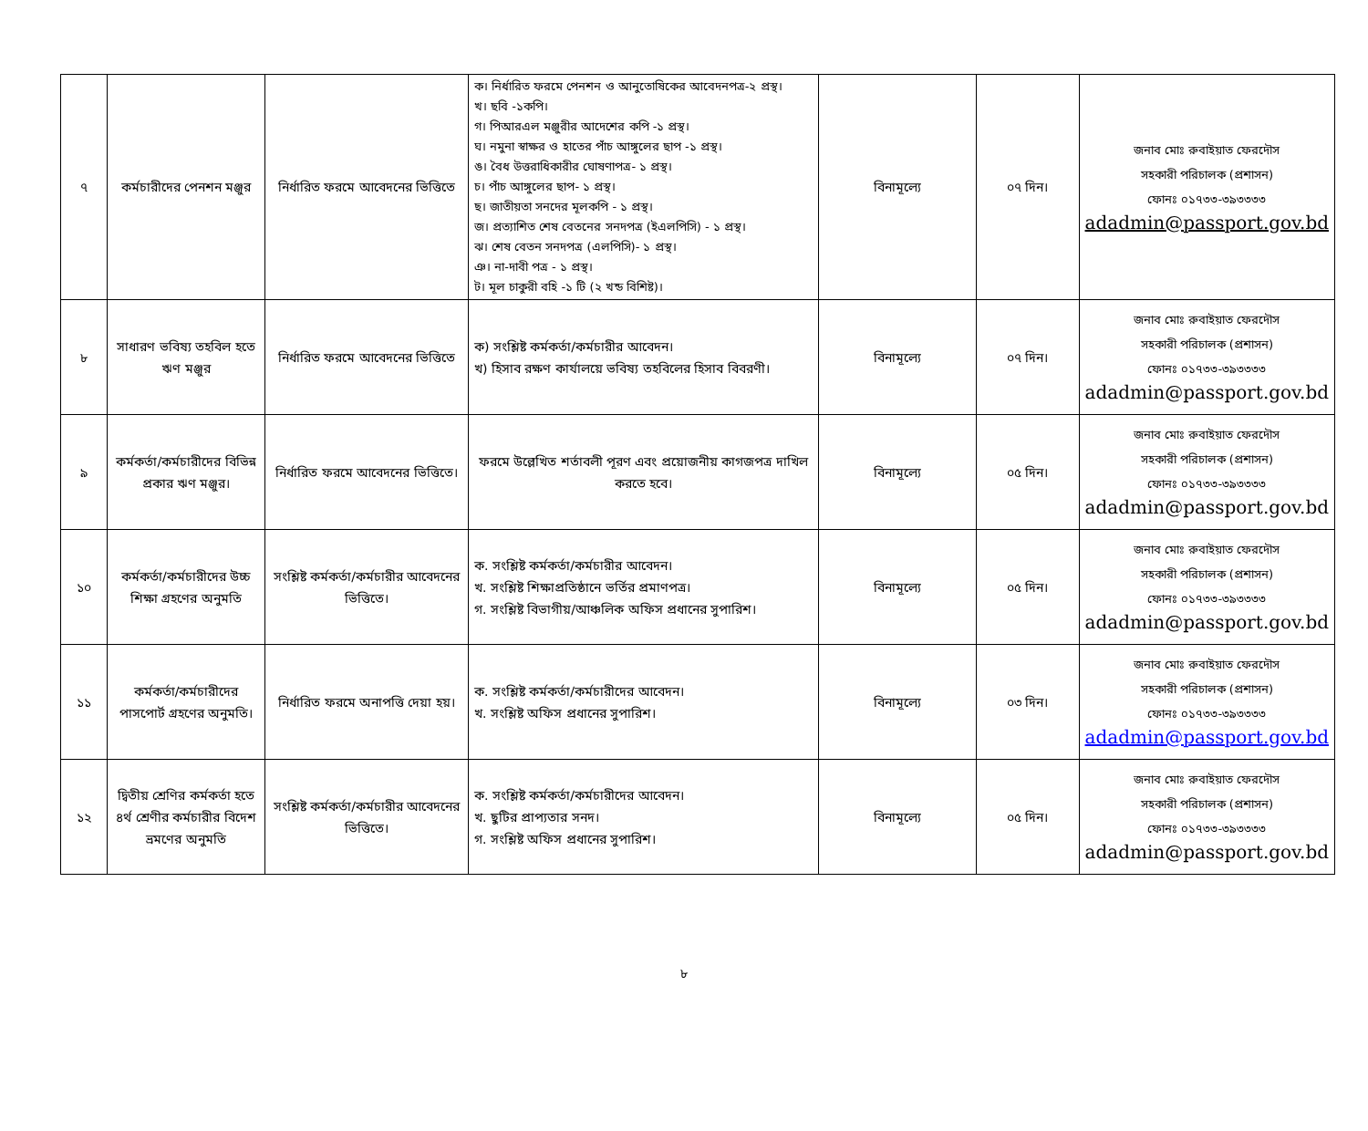| ৭ | কর্মচারীদের পেনশন মঞ্জুর | নির্ধারিত ফরমে আবেদনের ভিত্তিতে | ক। নির্ধারিত ফরমে পেনশন ও আনুতোষিকের আবেদনপত্র-২ প্রস্থ। খ। ছবি -১কপি। গ। পিআরএল মঞ্জুরীর আদেশের কপি -১ প্রস্থ। ঘ। নমুনা স্বাক্ষর ও হাতের পাঁচ আঙ্গুলের ছাপ -১ প্রস্থ। ঙ। বৈধ উত্তরাধিকারীর ঘোষণাপত্র- ১ প্রস্থ। চ। পাঁচ আঙ্গুলের ছাপ- ১ প্রস্থ। ছ। জাতীয়তা সনদের মূলকপি - ১ প্রস্থ। জ। প্রত্যাশিত শেষ বেতনের সনদপত্র (ইএলপিসি) - ১ প্রস্থ। ঝ। শেষ বেতন সনদপত্র (এলপিসি)- ১ প্রস্থ। ঞ। না-দাবী পত্র - ১ প্রস্থ। ট। মূল চাকুরী বহি -১ টি (২ খন্ড বিশিষ্ট)। | বিনামূল্যে | ০৭ দিন। | জনাব মোঃ রুবাইয়াত ফেরদৌস সহকারী পরিচালক (প্রশাসন) ফোনঃ ০১৭৩৩-৩৯৩৩৩৩ adadmin@passport.gov.bd |
| ৮ | সাধারণ ভবিষ্য তহবিল হতে ঋণ মঞ্জুর | নির্ধারিত ফরমে আবেদনের ভিত্তিতে | ক) সংশ্লিষ্ট কর্মকর্তা/কর্মচারীর আবেদন। খ) হিসাব রক্ষণ কার্যালয়ে ভবিষ্য তহবিলের হিসাব বিবরণী। | বিনামূল্যে | ০৭ দিন। | জনাব মোঃ রুবাইয়াত ফেরদৌস সহকারী পরিচালক (প্রশাসন) ফোনঃ ০১৭৩৩-৩৯৩৩৩৩ adadmin@passport.gov.bd |
| ৯ | কর্মকর্তা/কর্মচারীদের বিভিন্ন প্রকার ঋণ মঞ্জুর। | নির্ধারিত ফরমে আবেদনের ভিত্তিতে। | ফরমে উল্লেখিত শর্তাবলী পূরণ এবং প্রয়োজনীয় কাগজপত্র দাখিল করতে হবে। | বিনামূল্যে | ০৫ দিন। | জনাব মোঃ রুবাইয়াত ফেরদৌস সহকারী পরিচালক (প্রশাসন) ফোনঃ ০১৭৩৩-৩৯৩৩৩৩ adadmin@passport.gov.bd |
| ১০ | কর্মকর্তা/কর্মচারীদের উচ্চ শিক্ষা গ্রহণের অনুমতি | সংশ্লিষ্ট কর্মকর্তা/কর্মচারীর আবেদনের ভিত্তিতে। | ক. সংশ্লিষ্ট কর্মকর্তা/কর্মচারীর আবেদন। খ. সংশ্লিষ্ট শিক্ষাপ্রতিষ্ঠানে ভর্তির প্রমাণপত্র। গ. সংশ্লিষ্ট বিভাগীয়/আঞ্চলিক অফিস প্রধানের সুপারিশ। | বিনামূল্যে | ০৫ দিন। | জনাব মোঃ রুবাইয়াত ফেরদৌস সহকারী পরিচালক (প্রশাসন) ফোনঃ ০১৭৩৩-৩৯৩৩৩৩ adadmin@passport.gov.bd |
| ১১ | কর্মকর্তা/কর্মচারীদের পাসপোর্ট গ্রহণের অনুমতি। | নির্ধারিত ফরমে অনাপত্তি দেয়া হয়। | ক. সংশ্লিষ্ট কর্মকর্তা/কর্মচারীদের আবেদন। খ. সংশ্লিষ্ট অফিস প্রধানের সুপারিশ। | বিনামূল্যে | ০৩ দিন। | জনাব মোঃ রুবাইয়াত ফেরদৌস সহকারী পরিচালক (প্রশাসন) ফোনঃ ০১৭৩৩-৩৯৩৩৩৩ adadmin@passport.gov.bd |
| ১২ | দ্বিতীয় শ্রেণির কর্মকর্তা হতে ৪র্থ শ্রেণীর কর্মচারীর বিদেশ ভ্রমণের অনুমতি | সংশ্লিষ্ট কর্মকর্তা/কর্মচারীর আবেদনের ভিত্তিতে। | ক. সংশ্লিষ্ট কর্মকর্তা/কর্মচারীদের আবেদন। খ. ছুটির প্রাপ্যতার সনদ। গ. সংশ্লিষ্ট অফিস প্রধানের সুপারিশ। | বিনামূল্যে | ০৫ দিন। | জনাব মোঃ রুবাইয়াত ফেরদৌস সহকারী পরিচালক (প্রশাসন) ফোনঃ ০১৭৩৩-৩৯৩৩৩৩ adadmin@passport.gov.bd |
৮